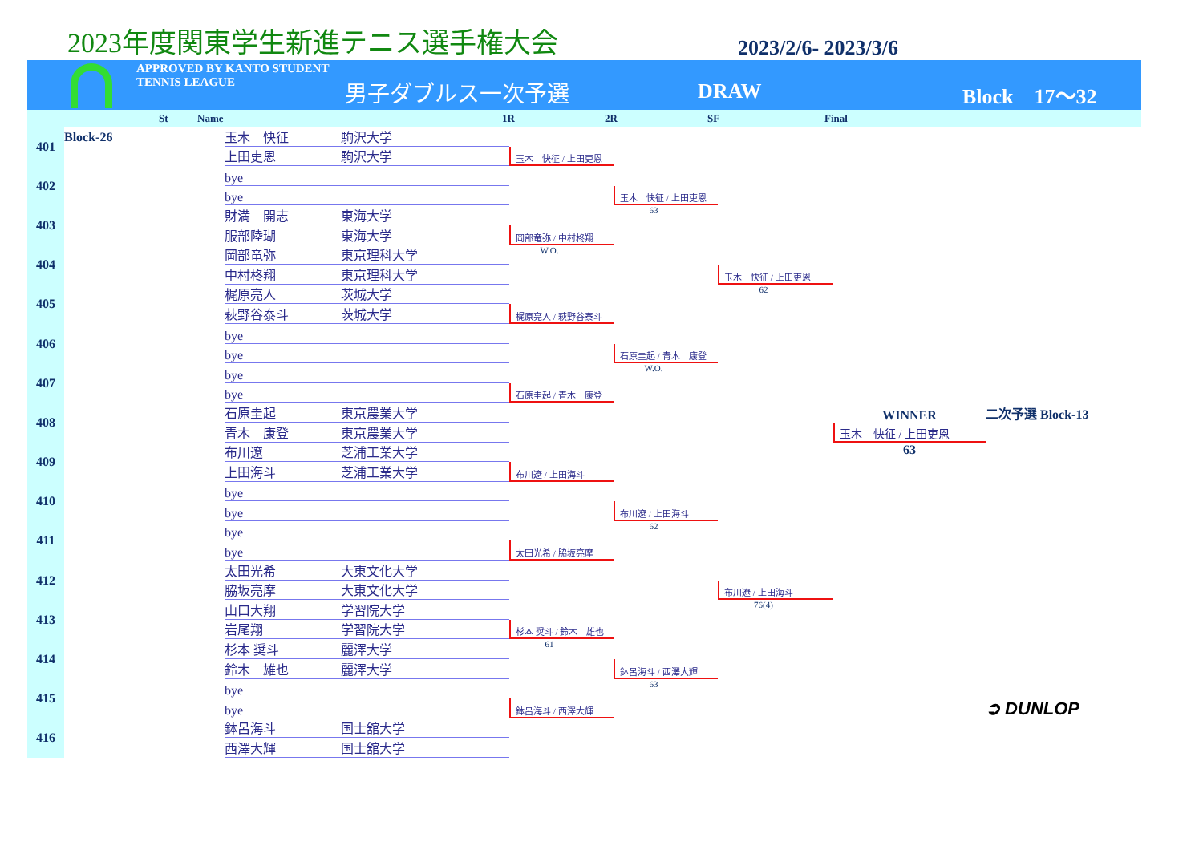2023年度関東学生新進テニス選手権大会
2023/2/6- 2023/3/6
APPROVED BY KANTO STUDENT TENNIS LEAGUE
男子ダブルス一次予選
DRAW Block　17〜32
St Name 1R 2R SF Final
401
Block-26
玉木　快征
駒沢大学
上田吏恩
駒沢大学
402
bye
bye
403
財満　開志
東海大学
服部陸瑚
東海大学
404
岡部竜弥
東京理科大学
中村柊翔
東京理科大学
405
梶原亮人
茨城大学
萩野谷泰斗
茨城大学
406
bye
bye
407
bye
bye
408
石原圭起
東京農業大学
青木　康登
東京農業大学
409
布川遼
芝浦工業大学
上田海斗
芝浦工業大学
410
bye
bye
411
bye
bye
412
太田光希
大東文化大学
脇坂亮摩
大東文化大学
413
山口大翔
学習院大学
岩尾翔
学習院大学
414
杉本 奨斗
麗澤大学
鈴木　雄也
麗澤大学
415
bye
bye
416
鉢呂海斗
国士舘大学
西澤大輝
国士舘大学
玉木　快征 / 上田吏恩
岡部竜弥 / 中村柊翔
W.O.
梶原亮人 / 萩野谷泰斗
石原圭起 / 青木　康登
布川遼 / 上田海斗
太田光希 / 脇坂亮摩
杉本 奨斗 / 鈴木　雄也
61
鉢呂海斗 / 西澤大輝
玉木　快征 / 上田吏恩
63
石原圭起 / 青木　康登
W.O.
布川遼 / 上田海斗
62
鉢呂海斗 / 西澤大輝
63
玉木　快征 / 上田吏恩
62
布川遼 / 上田海斗
76(4)
WINNER
二次予選 Block-13
玉木　快征 / 上田吏恩
63
➲ DUNLOP